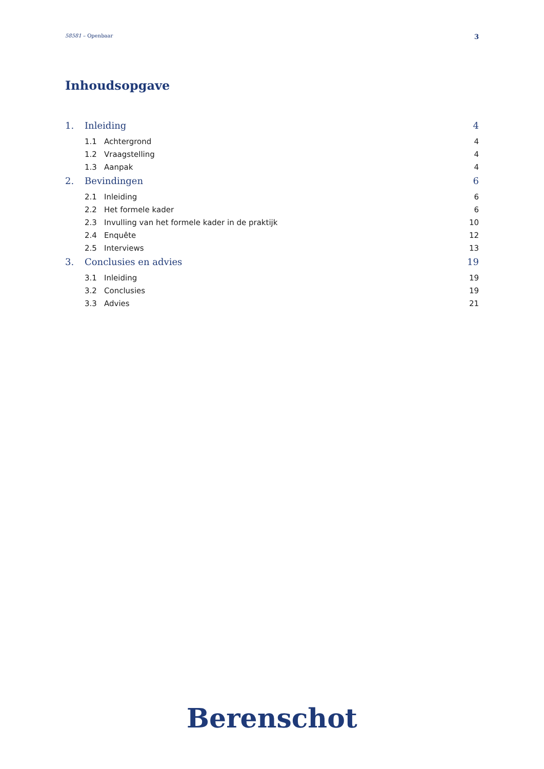58581 – Openbaar 3
Inhoudsopgave
1. Inleiding 4
1.1 Achtergrond 4
1.2 Vraagstelling 4
1.3 Aanpak 4
2. Bevindingen 6
2.1 Inleiding 6
2.2 Het formele kader 6
2.3 Invulling van het formele kader in de praktijk 10
2.4 Enquête 12
2.5 Interviews 13
3. Conclusies en advies 19
3.1 Inleiding 19
3.2 Conclusies 19
3.3 Advies 21
Berenschot